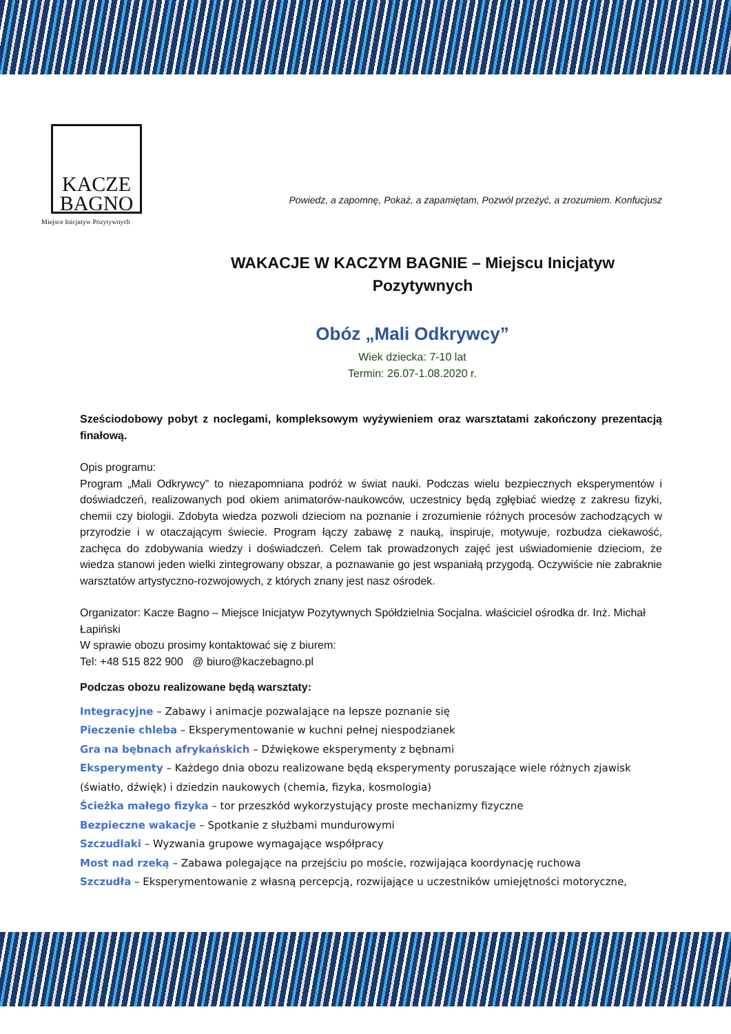KACZE
BAGNO
Powiedz, a zapomnę, Pokaż, a zapamiętam, Pozwól przeżyć, a zrozumiem. Konfucjusz
Miejsce Inicjatyw Pozytywnych
WAKACJE W KACZYM BAGNIE – Miejscu Inicjatyw Pozytywnych
Obóz „Mali Odkrywcy”
Wiek dziecka: 7-10 lat
Termin: 26.07-1.08.2020 r.
Sześciodobowy pobyt z noclegami, kompleksowym wyżywieniem oraz warsztatami zakończony prezentacją finałową.
Opis programu:
Program „Mali Odkrywcy” to niezapomniana podróż w świat nauki. Podczas wielu bezpiecznych eksperymentów i doświadczeń, realizowanych pod okiem animatorów-naukowców, uczestnicy będą zgłębiać wiedzę z zakresu fizyki, chemii czy biologii. Zdobyta wiedza pozwoli dzieciom na poznanie i zrozumienie różnych procesów zachodzących w przyrodzie i w otaczającym świecie. Program łączy zabawę z nauką, inspiruje, motywuje, rozbudza ciekawość, zachęca do zdobywania wiedzy i doświadczeń. Celem tak prowadzonych zajęć jest uświadomienie dzieciom, że wiedza stanowi jeden wielki zintegrowany obszar, a poznawanie go jest wspaniałą przygodą. Oczywiście nie zabraknie warsztatów artystyczno-rozwojowych, z których znany jest nasz ośrodek.
Organizator: Kacze Bagno – Miejsce Inicjatyw Pozytywnych Spółdzielnia Socjalna. właściciel ośrodka dr. Inż. Michał Łapiński
W sprawie obozu prosimy kontaktować się z biurem:
Tel: +48 515 822 900 @ biuro@kaczebagno.pl
Podczas obozu realizowane będą warsztaty:
Integracyjne – Zabawy i animacje pozwalające na lepsze poznanie się
Pieczenie chleba – Eksperymentowanie w kuchni pełnej niespodzianek
Gra na bębnach afrykańskich – Dźwiękowe eksperymenty z bębnami
Eksperymenty – Każdego dnia obozu realizowane będą eksperymenty poruszające wiele różnych zjawisk (światło, dźwięk) i dziedzin naukowych (chemia, fizyka, kosmologia)
Ścieżka małego fizyka – tor przeszkód wykorzystujący proste mechanizmy fizyczne
Bezpieczne wakacje – Spotkanie z służbami mundurowymi
Szczudlaki – Wyzwania grupowe wymagające współpracy
Most nad rzeką – Zabawa polegające na przejściu po moście, rozwijająca koordynację ruchowa
Szczudła – Eksperymentowanie z własną percepcją, rozwijające u uczestników umiejętności motoryczne,